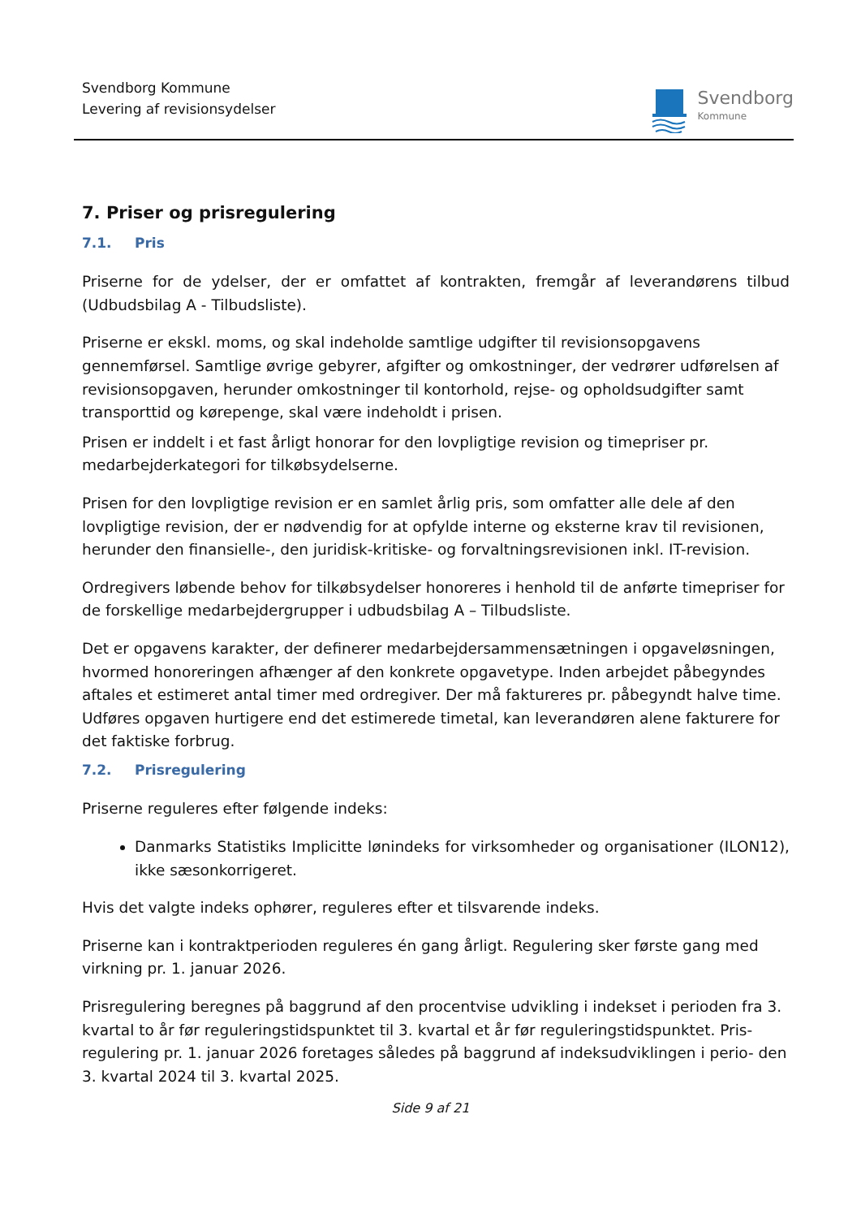Svendborg Kommune
Levering af revisionsydelser
Svendborg
Kommune
7. Priser og prisregulering
7.1. Pris
Priserne for de ydelser, der er omfattet af kontrakten, fremgår af leverandørens tilbud (Udbudsbilag A - Tilbudsliste).
Priserne er ekskl. moms, og skal indeholde samtlige udgifter til revisionsopgavens gennemførsel. Samtlige øvrige gebyrer, afgifter og omkostninger, der vedrører udførelsen af revisionsopgaven, herunder omkostninger til kontorhold, rejse- og opholdsudgifter samt transporttid og kørepenge, skal være indeholdt i prisen.
Prisen er inddelt i et fast årligt honorar for den lovpligtige revision og timepriser pr. medarbejderkategori for tilkøbsydelserne.
Prisen for den lovpligtige revision er en samlet årlig pris, som omfatter alle dele af den lovpligtige revision, der er nødvendig for at opfylde interne og eksterne krav til revisionen, herunder den finansielle-, den juridisk-kritiske- og forvaltningsrevisionen inkl. IT-revision.
Ordregivers løbende behov for tilkøbsydelser honoreres i henhold til de anførte timepriser for de forskellige medarbejdergrupper i udbudsbilag A – Tilbudsliste.
Det er opgavens karakter, der definerer medarbejdersammensætningen i opgaveløsningen, hvormed honoreringen afhænger af den konkrete opgavetype. Inden arbejdet påbegyndes aftales et estimeret antal timer med ordregiver. Der må faktureres pr. påbegyndt halve time. Udføres opgaven hurtigere end det estimerede timetal, kan leverandøren alene fakturere for det faktiske forbrug.
7.2. Prisregulering
Priserne reguleres efter følgende indeks:
Danmarks Statistiks Implicitte lønindeks for virksomheder og organisationer (ILON12), ikke sæsonkorrigeret.
Hvis det valgte indeks ophører, reguleres efter et tilsvarende indeks.
Priserne kan i kontraktperioden reguleres én gang årligt. Regulering sker første gang med virkning pr. 1. januar 2026.
Prisregulering beregnes på baggrund af den procentvise udvikling i indekset i perioden fra 3. kvartal to år før reguleringstidspunktet til 3. kvartal et år før reguleringstidspunktet. Pris- regulering pr. 1. januar 2026 foretages således på baggrund af indeksudviklingen i perio- den 3. kvartal 2024 til 3. kvartal 2025.
Side 9 af 21